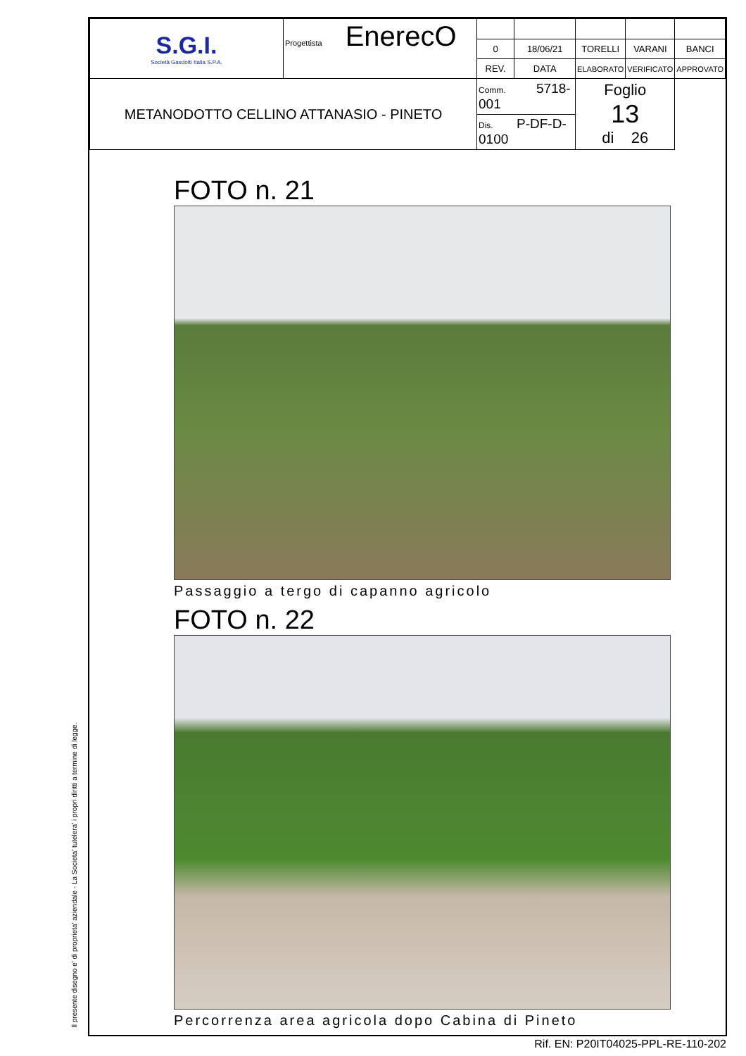Il presente disegno e' di proprieta' aziendale - La Societa' tutelera' i propri diritti a termine di legge.
| S.G.I. Società Gasdotti Italia S.P.A. | Progettista EnerecO | | | | | |
| | | 0 | 18/06/21 | TORELLI | VARANI | BANCI |
| | | REV. | DATA | ELABORATO | VERIFICATO | APPROVATO |
| METANODOTTO CELLINO ATTANASIO - PINETO | | Comm. 5718-001 | | Foglio 13 di 26 | | |
| | | Dis. P-DF-D-0100 | | | | |
FOTO n. 21
Passaggio a tergo di capanno agricolo
FOTO n. 22
Percorrenza area agricola dopo Cabina di Pineto
Rif. EN: P20IT04025-PPL-RE-110-202